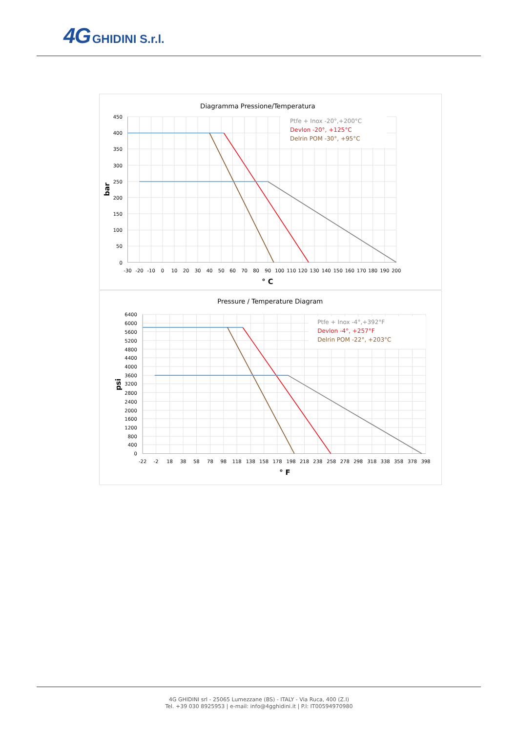4G GHIDINI S.r.l.
Diagramma Pressione/Temperatura
Ptfe + Inox -20°,+200°C
Devlon -20°, +125°C
Delrin POM -30°, +95°C
450
400
350
300
250
200
150
100
50
0
-30
-20
-10
0
10
20
30
40
50
60
70
80
90
100
110
120
130
140
150
160
170
180
190
200
° C
bar
Pressure / Temperature Diagram
Ptfe + Inox -4°,+392°F
Devlon -4°, +257°F
Delrin POM -22°, +203°C
6400
6000
5600
5200
4800
4400
4000
3600
3200
2800
2400
2000
1600
1200
800
400
0
-22
-2
18
38
58
78
98
118
138
158
178
198
218
238
258
278
298
318
338
358
378
398
° F
psi
4G GHIDINI srl - 25065 Lumezzane (BS) - ITALY - Via Ruca, 400 (Z.I)
Tel. +39 030 8925953 | e-mail: info@4gghidini.it | P.I: IT00594970980